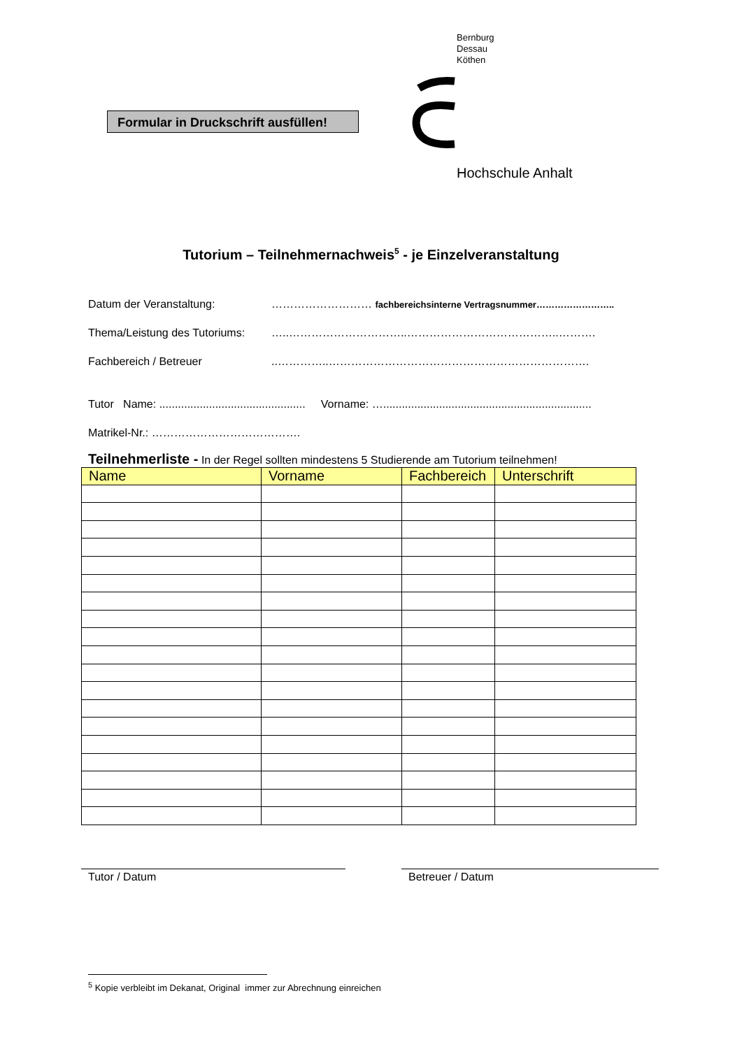Bernburg
Dessau
Köthen
Formular in Druckschrift ausfüllen!
Hochschule Anhalt
Tutorium – Teilnehmernachweis<sup>5</sup> - je Einzelveranstaltung
Datum der Veranstaltung: ……………………… fachbereichsinterne Vertragsnummer……………………..
Thema/Leistung des Tutoriums: …..…………………………..…………………………………..……….
Fachbereich / Betreuer..…………..…………………………………………………………….
Tutor Name: ............................................... Vorname: …...................................................................
Matrikel-Nr.: ………………………………….
Teilnehmerliste - In der Regel sollten mindestens 5 Studierende am Tutorium teilnehmen!
| Name | Vorname | Fachbereich | Unterschrift |
| --- | --- | --- | --- |
Tutor / Datum Betreuer / Datum
<sup>5</sup> Kopie verbleibt im Dekanat, Original immer zur Abrechnung einreichen